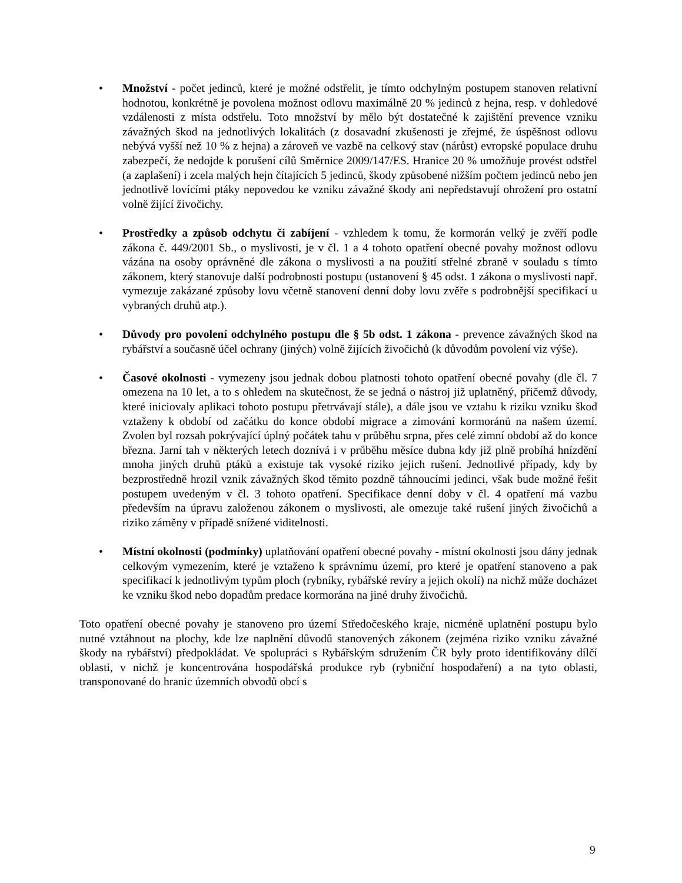• Množství - počet jedinců, které je možné odstřelit, je tímto odchylným postupem stanoven relativní hodnotou, konkrétně je povolena možnost odlovu maximálně 20 % jedinců z hejna, resp. v dohledové vzdálenosti z místa odstřelu. Toto množství by mělo být dostatečné k zajištění prevence vzniku závažných škod na jednotlivých lokalitách (z dosavadní zkušenosti je zřejmé, že úspěšnost odlovu nebývá vyšší než 10 % z hejna) a zároveň ve vazbě na celkový stav (nárůst) evropské populace druhu zabezpečí, že nedojde k porušení cílů Směrnice 2009/147/ES. Hranice 20 % umožňuje provést odstřel (a zaplašení) i zcela malých hejn čítajících 5 jedinců, škody způsobené nižším počtem jedinců nebo jen jednotlivě lovícími ptáky nepovedou ke vzniku závažné škody ani nepředstavují ohrožení pro ostatní volně žijící živočichy.
• Prostředky a způsob odchytu či zabíjení - vzhledem k tomu, že kormorán velký je zvěří podle zákona č. 449/2001 Sb., o myslivosti, je v čl. 1 a 4 tohoto opatření obecné povahy možnost odlovu vázána na osoby oprávněné dle zákona o myslivosti a na použití střelné zbraně v souladu s tímto zákonem, který stanovuje další podrobnosti postupu (ustanovení § 45 odst. 1 zákona o myslivosti např. vymezuje zakázané způsoby lovu včetně stanovení denní doby lovu zvěře s podrobnější specifikací u vybraných druhů atp.).
• Důvody pro povolení odchylného postupu dle § 5b odst. 1 zákona - prevence závažných škod na rybářství a současně účel ochrany (jiných) volně žijících živočichů (k důvodům povolení viz výše).
• Časové okolnosti - vymezeny jsou jednak dobou platnosti tohoto opatření obecné povahy (dle čl. 7 omezena na 10 let, a to s ohledem na skutečnost, že se jedná o nástroj již uplatněný, přičemž důvody, které iniciovaly aplikaci tohoto postupu přetrvávají stále), a dále jsou ve vztahu k riziku vzniku škod vztaženy k období od začátku do konce období migrace a zimování kormoránů na našem území. Zvolen byl rozsah pokrývající úplný počátek tahu v průběhu srpna, přes celé zimní období až do konce března. Jarní tah v některých letech doznívá i v průběhu měsíce dubna kdy již plně probíhá hnízdění mnoha jiných druhů ptáků a existuje tak vysoké riziko jejich rušení. Jednotlivé případy, kdy by bezprostředně hrozil vznik závažných škod těmito pozdně táhnoucími jedinci, však bude možné řešit postupem uvedeným v čl. 3 tohoto opatření. Specifikace denní doby v čl. 4 opatření má vazbu především na úpravu založenou zákonem o myslivosti, ale omezuje také rušení jiných živočichů a riziko záměny v případě snížené viditelnosti.
• Místní okolnosti (podmínky) uplatňování opatření obecné povahy - místní okolnosti jsou dány jednak celkovým vymezením, které je vztaženo k správnímu území, pro které je opatření stanoveno a pak specifikací k jednotlivým typům ploch (rybníky, rybářské revíry a jejich okolí) na nichž může docházet ke vzniku škod nebo dopadům predace kormorána na jiné druhy živočichů.
Toto opatření obecné povahy je stanoveno pro území Středočeského kraje, nicméně uplatnění postupu bylo nutné vztáhnout na plochy, kde lze naplnění důvodů stanovených zákonem (zejména riziko vzniku závažné škody na rybářství) předpokládat. Ve spolupráci s Rybářským sdružením ČR byly proto identifikovány dílčí oblasti, v nichž je koncentrována hospodářská produkce ryb (rybniční hospodaření) a na tyto oblasti, transponované do hranic územních obvodů obcí s
9